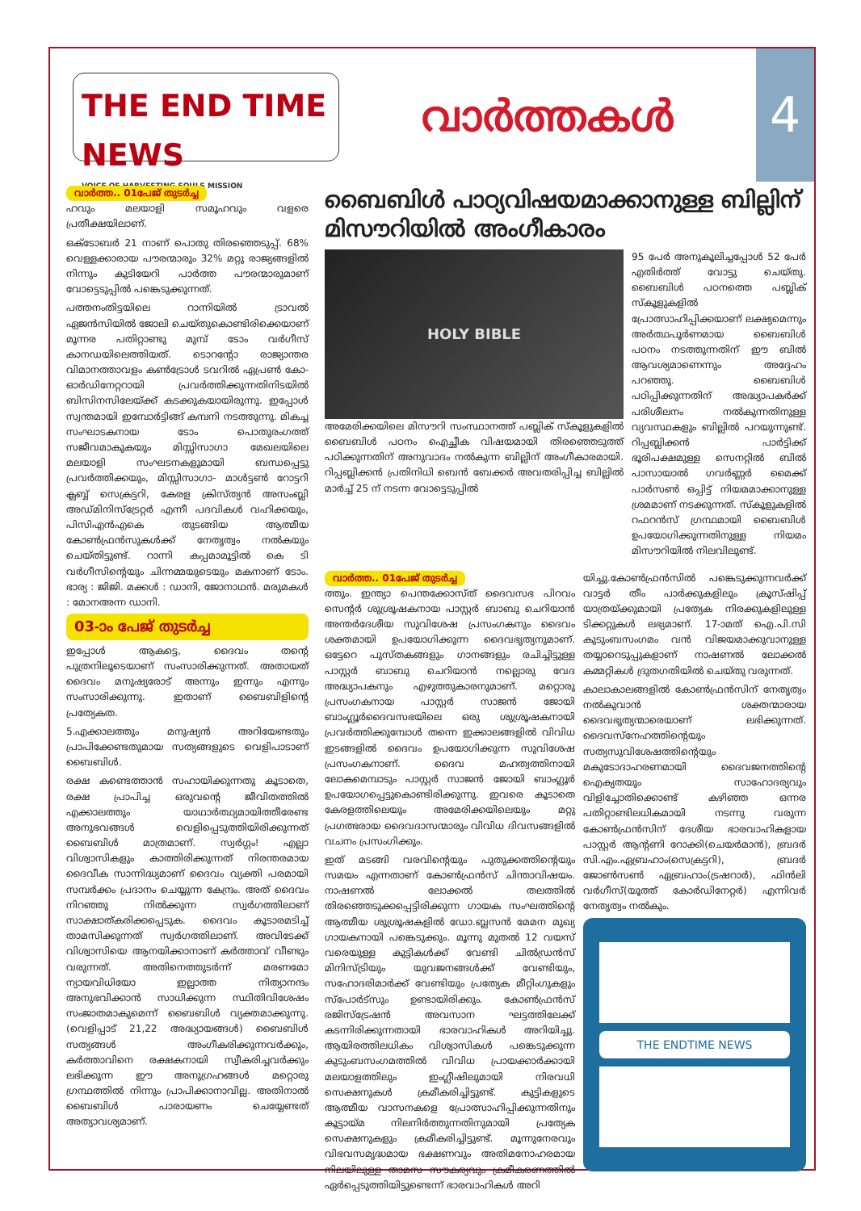THE END TIME NEWS
VOICE OF HARVESTING SOULS MISSION
വാർത്തകൾ
4
വാർത്ത.. 01പേജ് തുടർച്ച
ഹവും മലയാളി സമൂഹവും വളരെ പ്രതീക്ഷയിലാണ്.
ഒക്ടോബർ 21 നാണ് പൊതു തിരഞ്ഞെടുപ്പ്. 68% വെള്ളക്കാരായ പൗരന്മാരും 32% മറ്റു രാജ്യങ്ങളിൽ നിന്നും കുടിയേറി പാർത്ത പൗരന്മാരുമാണ് വോട്ടെടുപ്പിൽ പങ്കെടുക്കുന്നത്.
പത്തനംതിട്ടയിലെ റാന്നിയിൽ ട്രാവൽ ഏജൻസിയിൽ ജോലി ചെയ്തുകൊണ്ടിരിക്കെയാണ് മൂന്നര പതിറ്റാണ്ടു മുമ്പ് ടോം വർഗീസ് കാനഡയിലെത്തിയത്. ടൊറന്റോ രാജ്യാന്തര വിമാനത്താവളം കൺട്രോൾ ടവറിൽ ഏപ്രൺ കോ-ഓർഡിനേറ്ററായി പ്രവർത്തിക്കുന്നതിനിടയിൽ ബിസിനസിലേയ്ക്ക് കടക്കുകയായിരുന്നു. ഇപ്പോൾ സ്വന്തമായി ഇമ്പോർട്ടിങ്ങ് കമ്പനി നടത്തുന്നു. മികച്ച സംഘാടകനായ ടോം പൊതുരംഗത്ത് സജീവമാകുകയും മിസ്സിസാഗാ മേഖലയിലെ മലയാളി സംഘടനകളുമായി ബന്ധപ്പെട്ടു പ്രവർത്തിക്കയും, മിസ്സിസാഗാ- മാൾട്ടൺ റോട്ടറി ക്ലബ്ബ് സെക്രട്ടറി, കേരള ക്രിസ്ത്യൻ അസംബ്ലി അഡ്മിനിസ്ട്രേറ്റർ എന്നീ പദവികൾ വഹിക്കയും, പിസിഎൻഎകെ തുടങ്ങിയ ആത്മീയ കോൺഫ്രൻസുകൾക്ക് നേതൃത്വം നൽകയും ചെയ്തിട്ടുണ്ട്. റാന്നി കപ്പമാമൂട്ടിൽ കെ ടി വർഗീസിന്റെയും ചിന്നമ്മയുടെയും മകനാണ് ടോം. ഭാര്യ : ജിജി. മക്കൾ : ഡാനി, ജോനാഥൻ. മരുമകൾ : മോനഅന്ന ഡാനി.
03-ാം പേജ് തുടർച്ച
ഇപ്പോൾ ആകട്ടെ, ദൈവം തന്റെ പുത്രനിലൂടെയാണ് സംസാരിക്കുന്നത്. അതായത് ദൈവം മനുഷ്യരോട് അന്നും ഇന്നും എന്നും സംസാരിക്കുന്നു. ഇതാണ് ബൈബിളിന്റെ പ്രത്യേകത.
5.എക്കാലത്തും മനുഷ്യൻ അറിയേണ്ടതും പ്രാപിക്കേണ്ടതുമായ സത്യങ്ങളുടെ വെളിപാടാണ് ബൈബിൾ.
രക്ഷ കണ്ടെത്താൻ സഹായിക്കുന്നതു കൂടാതെ, രക്ഷ പ്രാപിച്ച ഒരുവന്റെ ജീവിതത്തിൽ എക്കാലത്തും യാഥാർത്ഥ്യമായിത്തീരേണ്ട അനുഭവങ്ങൾ വെളിപ്പെടുത്തിയിരിക്കുന്നത് ബൈബിൾ മാത്രമാണ്. സ്വർഗ്ഗം! എല്ലാ വിശ്വാസികളും കാത്തിരിക്കുന്നത് നിരന്തരമായ ദൈവീക സാന്നിദ്ധ്യമാണ് ദൈവം വ്യക്തി പരമായി സമ്പർക്കം പ്രദാനം ചെയ്യുന്ന കേന്ദ്രം. അത് ദൈവം നിറഞ്ഞു നിൽക്കുന്ന സ്വർഗത്തിലാണ് സാക്ഷാത്കരിക്കപ്പെടുക. ദൈവം കൂടാരമടിച്ച് താമസിക്കുന്നത് സ്വർഗത്തിലാണ്. അവിടേക്ക് വിശ്വാസിയെ ആനയിക്കാനാണ് കർത്താവ് വീണ്ടും വരുന്നത്. അതിനെത്തുടർന്ന് മരണമോ ന്യായവിധിയോ ഇല്ലാത്ത നിത്യാനന്ദം അനുഭവിക്കാൻ സാധിക്കുന്ന സ്ഥിതിവിശേഷം സംജാതമാകുമെന്ന് ബൈബിൾ വ്യക്തമാക്കുന്നു.(വെളിപ്പാട് 21,22 അദ്ധ്യായങ്ങൾ) ബൈബിൾ സത്യങ്ങൾ അംഗീകരിക്കുന്നവർക്കും, കർത്താവിനെ രക്ഷകനായി സ്വീകരിച്ചവർക്കും ലഭിക്കുന്ന ഈ അനുഗ്രഹങ്ങൾ മറ്റൊരു ഗ്രന്ഥത്തിൽ നിന്നും പ്രാപിക്കാനാവില്ല. അതിനാൽ ബൈബിൾ പാരായണം ചെയ്യേണ്ടത് അത്യാവശ്യമാണ്.
ബൈബിൾ പാഠ്യവിഷയമാക്കാനുള്ള ബില്ലിന് മിസൗറിയിൽ അംഗീകാരം
HOLY BIBLE
അമേരിക്കയിലെ മിസൗറി സംസ്ഥാനത്ത് പബ്ലിക് സ്കൂളുകളിൽ ബൈബിൾ പഠനം ഐച്ഛീക വിഷയമായി തിരഞ്ഞെടുത്ത് പഠിക്കുന്നതിന് അനുവാദം നൽകുന്ന ബില്ലിന് അംഗീകാരമായി. റിപ്പബ്ലിക്കൻ പ്രതിനിധി ബെൻ ബേക്കർ അവതരിപ്പിച്ച ബില്ലിൽ മാർച്ച് 25 ന് നടന്ന വോട്ടെടുപ്പിൽ
95 പേർ അനുകൂലിച്ചപ്പോൾ 52 പേർ എതിർത്ത് വോട്ടു ചെയ്തു. ബൈബിൾ പഠനത്തെ പബ്ലിക് സ്കൂളുകളിൽ പ്രോത്സാഹിപ്പിക്കയാണ് ലക്ഷ്യമെന്നും അർത്ഥപൂർണമായ ബൈബിൾ പഠനം നടത്തുന്നതിന് ഈ ബിൽ ആവശ്യമാണെന്നും അദ്ദേഹം പറഞ്ഞു. ബൈബിൾ പഠിപ്പിക്കുന്നതിന് അദ്ധ്യാപകർക്ക് പരിശീലനം നൽകുന്നതിനുള്ള വ്യവസ്ഥകളും ബില്ലിൽ പറയുന്നുണ്ട്. റിപ്പബ്ലിക്കൻ പാർട്ടിക്ക് ഭൂരിപക്ഷമുള്ള സെനറ്റിൽ ബിൽ പാസായാൽ ഗവർണ്ണർ മൈക്ക് പാർസൺ ഒപ്പിട്ട് നിയമമാക്കാനുള്ള ശ്രമമാണ് നടക്കുന്നത്. സ്കൂളുകളിൽ റഫറൻസ് ഗ്രന്ഥമായി ബൈബിൾ ഉപയോഗിക്കുന്നതിനുള്ള നിയമം മിസൗറിയിൽ നിലവിലുണ്ട്.
വാർത്ത.. 01പേജ് തുടർച്ച
ത്തും. ഇന്ത്യാ പെന്തക്കോസ്ത് ദൈവസഭ പിറവം സെന്റർ ശുശ്രൂഷകനായ പാസ്റ്റർ ബാബു ചെറിയാൻ അന്തർദേശീയ സുവിശേഷ പ്രസംഗകനും ദൈവം ശക്തമായി ഉപയോഗിക്കുന്ന ദൈവഭൃത്യനുമാണ്. ഒട്ടേറെ പുസ്തകങ്ങളും ഗാനങ്ങളും രചിച്ചിട്ടുള്ള പാസ്റ്റർ ബാബു ചെറിയാൻ നല്ലൊരു വേദ അദ്ധ്യാപകനും എഴുത്തുകാരനുമാണ്. മറ്റൊരു പ്രസംഗകനായ പാസ്റ്റർ സാജൻ ജോയി ബാംഗ്ലൂർദൈവസഭയിലെ ഒരു ശുശ്രൂഷകനായി പ്രവർത്തിക്കുമ്പോൾ തന്നെ ഇക്കാലങ്ങളിൽ വിവിധ ഇടങ്ങളിൽ ദൈവം ഉപയോഗിക്കുന്ന സുവിശേഷ പ്രസംഗകനാണ്. ദൈവ മഹത്വത്തിനായി ലോകമെമ്പാടും പാസ്റ്റർ സാജൻ ജോയി ബാംഗ്ലൂർ ഉപയോഗപ്പെട്ടുകൊണ്ടിരിക്കുന്നു. ഇവരെ കൂടാതെ കേരളത്തിലെയും അമേരിക്കയിലെയും മറ്റു പ്രഗത്ഭരായ ദൈവദാസന്മാരും വിവിധ ദിവസങ്ങളിൽ വചനം പ്രസംഗിക്കും.
ഇത് മടങ്ങി വരവിന്റെയും പുതുക്കത്തിന്റെയും സമയം എന്നതാണ് കോൺഫ്രൻസ് ചിന്താവിഷയം. നാഷണൽ ലോക്കൽ തലത്തിൽ തിരഞ്ഞെടുക്കപ്പെട്ടിരിക്കുന്ന ഗായക സംഘത്തിന്റെ ആത്മീയ ശുശ്രൂഷകളിൽ ഡോ.ബ്ലസൻ മേമന മുഖ്യ ഗായകനായി പങ്കെടുക്കും. മൂന്നു മുതൽ 12 വയസ് വരെയുള്ള കുട്ടികൾക്ക് വേണ്ടി ചിൽഡ്രൻസ് മിനിസ്ട്രിയും യുവജനങ്ങൾക്ക് വേണ്ടിയും, സഹോദരിമാർക്ക് വേണ്ടിയും പ്രത്യേക മീറ്റിംഗുകളും സ്പോർട്സും ഉണ്ടായിരിക്കും. കോൺഫ്രൻസ് രജിസ്ട്രേഷൻ അവസാന ഘട്ടത്തിലേക്ക് കടന്നിരിക്കുന്നതായി ഭാരവാഹികൾ അറിയിച്ചു. ആയിരത്തിലധികം വിശ്വാസികൾ പങ്കെടുക്കുന്ന കുടുംബസംഗമത്തിൽ വിവിധ പ്രായക്കാർക്കായി മലയാളത്തിലും ഇംഗ്ലീഷിലുമായി നിരവധി സെക്ഷനുകൾ ക്രമീകരിച്ചിട്ടുണ്ട്. കുട്ടികളുടെ ആത്മീയ വാസനകളെ പ്രോത്സാഹിപ്പിക്കുന്നതിനും കൂട്ടായ്മ നിലനിർത്തുന്നതിനുമായി പ്രത്യേക സെക്ഷനുകളും ക്രമീകരിച്ചിട്ടുണ്ട്. മൂന്നുനേരവും വിഭവസമൃദ്ധമായ ഭക്ഷണവും അതിമനോഹരമായ നിലയിലുള്ള താമസ സൗകര്യവും ക്രമീകരണത്തിൽ ഏർപ്പെടുത്തിയിട്ടുണ്ടെന്ന് ഭാരവാഹികൾ അറി
യിച്ചു.കോൺഫ്രൻസിൽ പങ്കെടുക്കുന്നവർക്ക് വാട്ടർ തീം പാർക്കുകളിലും ക്രൂസ്ഷിപ്പ് യാത്രയ്ക്കുമായി പ്രത്യേക നിരക്കുകളിലുള്ള ടിക്കറ്റുകൾ ലഭ്യമാണ്. 17-ാമത് ഐ.പി.സി കുടുംബസംഗമം വൻ വിജയമാക്കുവാനുള്ള തയ്യാറെടുപ്പുകളാണ് നാഷണൽ ലോക്കൽ കമ്മറ്റികൾ ദ്രുതഗതിയിൽ ചെയ്തു വരുന്നത്.
കാലാകാലങ്ങളിൽ കോൺഫ്രൻസിന് നേതൃത്വം നൽകുവാൻ ശക്തന്മാരായ ദൈവഭൃത്യന്മാരെയാണ് ലഭിക്കുന്നത്. ദൈവസ്നേഹത്തിന്റെയും സത്യസുവിശേഷത്തിന്റെയും മകുടോദാഹരണമായി ദൈവജനത്തിന്റെ ഐക്യതയും സാഹോദര്യവും വിളിച്ചോതിക്കൊണ്ട് കഴിഞ്ഞ ഒന്നര പതിറ്റാണ്ടിലധികമായി നടന്നു വരുന്ന കോൺഫ്രൻസിന് ദേശീയ ഭാരവാഹികളായ പാസ്റ്റർ ആന്റണി റോക്കി(ചെയർമാൻ), ബ്രദർ സി.എം.ഏബ്രഹാം(സെക്രട്ടറി), ബ്രദർ ജോൺസൺ ഏബ്രഹാം(ട്രഷറാർ), ഫിൻലി വർഗീസ്(യൂത്ത് കോർഡിനേറ്റർ) എന്നിവർ നേതൃത്വം നൽകും.
THE ENDTIME NEWS